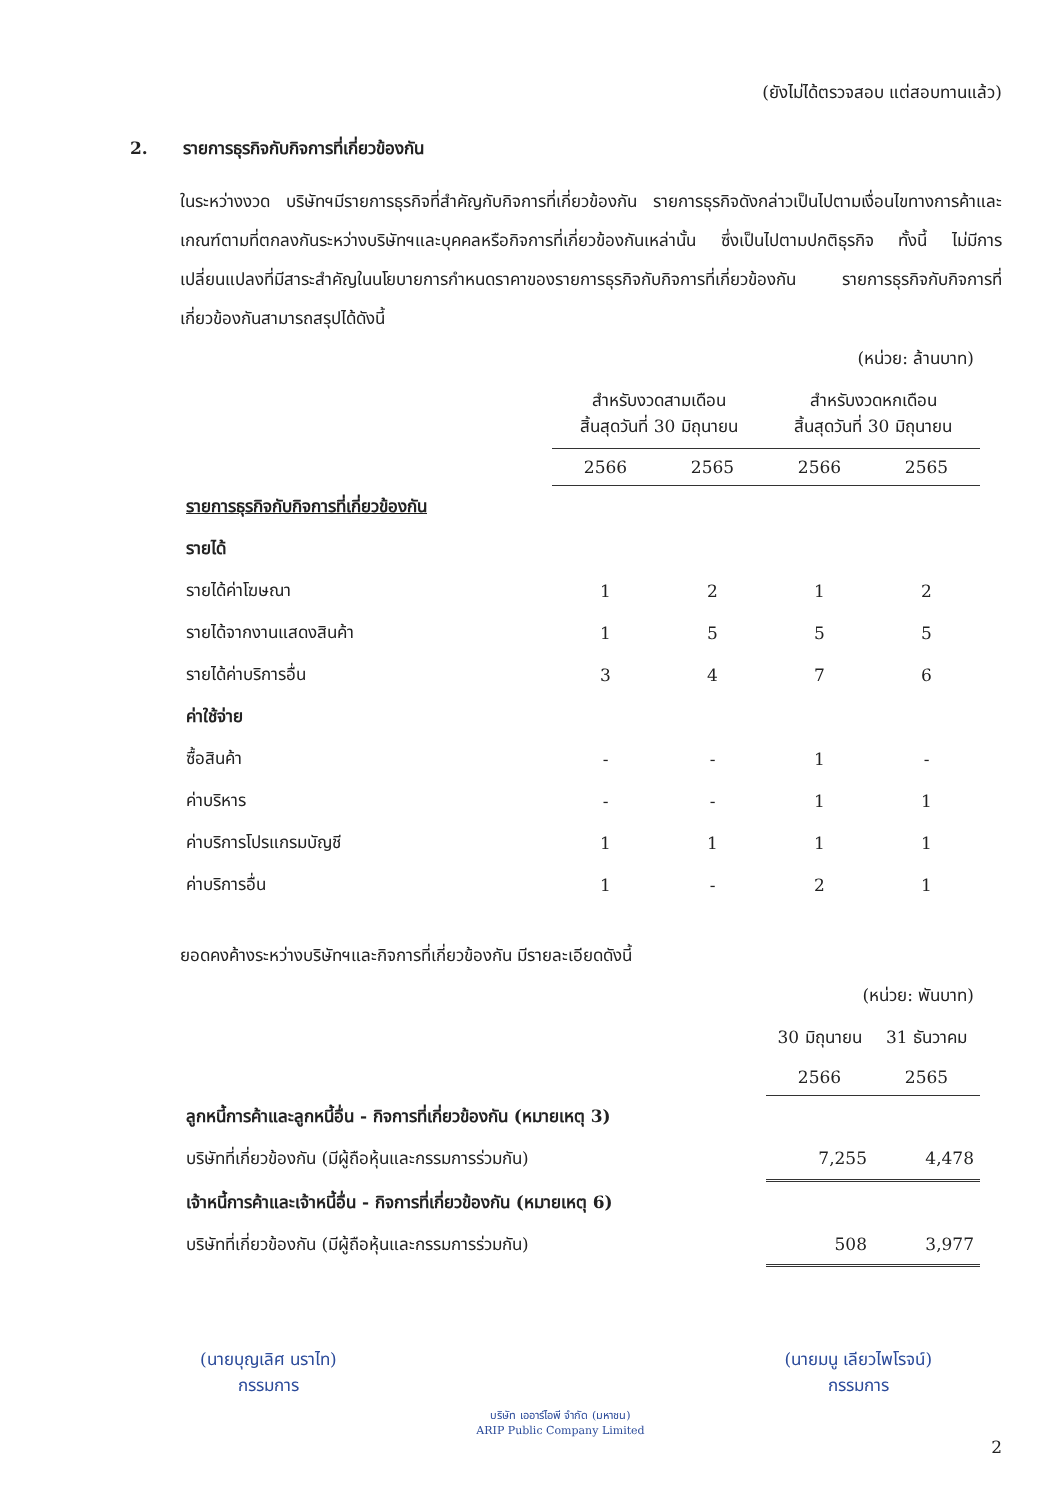(ยังไม่ได้ตรวจสอบ แต่สอบทานแล้ว)
2. รายการธุรกิจกับกิจการที่เกี่ยวข้องกัน
ในระหว่างงวด บริษัทฯมีรายการธุรกิจที่สำคัญกับกิจการที่เกี่ยวข้องกัน รายการธุรกิจดังกล่าวเป็นไปตามเงื่อนไขทางการค้าและเกณฑ์ตามที่ตกลงกันระหว่างบริษัทฯและบุคคลหรือกิจการที่เกี่ยวข้องกันเหล่านั้น ซึ่งเป็นไปตามปกติธุรกิจ ทั้งนี้ ไม่มีการเปลี่ยนแปลงที่มีสาระสำคัญในนโยบายการกำหนดราคาของรายการธุรกิจกับกิจการที่เกี่ยวข้องกัน รายการธุรกิจกับกิจการที่เกี่ยวข้องกันสามารถสรุปได้ดังนี้
| | (หน่วย: ล้านบาท) | | | |
| | สำหรับงวดสามเดือน สิ้นสุดวันที่ 30 มิถุนายน | | สำหรับงวดหกเดือน สิ้นสุดวันที่ 30 มิถุนายน | |
| | 2566 | 2565 | 2566 | 2565 |
| รายการธุรกิจกับกิจการที่เกี่ยวข้องกัน | | | | |
| รายได้ | | | | |
| รายได้ค่าโฆษณา | 1 | 2 | 1 | 2 |
| รายได้จากงานแสดงสินค้า | 1 | 5 | 5 | 5 |
| รายได้ค่าบริการอื่น | 3 | 4 | 7 | 6 |
| ค่าใช้จ่าย | | | | |
| ซื้อสินค้า | - | - | 1 | - |
| ค่าบริหาร | - | - | 1 | 1 |
| ค่าบริการโปรแกรมบัญชี | 1 | 1 | 1 | 1 |
| ค่าบริการอื่น | 1 | - | 2 | 1 |
ยอดคงค้างระหว่างบริษัทฯและกิจการที่เกี่ยวข้องกัน มีรายละเอียดดังนี้
| | (หน่วย: พันบาท) | |
| | 30 มิถุนายน | 31 ธันวาคม |
| | 2566 | 2565 |
| ลูกหนี้การค้าและลูกหนี้อื่น - กิจการที่เกี่ยวข้องกัน (หมายเหตุ 3) | | |
| บริษัทที่เกี่ยวข้องกัน (มีผู้ถือหุ้นและกรรมการร่วมกัน) | 7,255 | 4,478 |
| เจ้าหนี้การค้าและเจ้าหนี้อื่น - กิจการที่เกี่ยวข้องกัน (หมายเหตุ 6) | | |
| บริษัทที่เกี่ยวข้องกัน (มีผู้ถือหุ้นและกรรมการร่วมกัน) | 508 | 3,977 |
(นายบุญเลิศ นราไท)
กรรมการ
บริษัท เออาร์ไอพี จำกัด (มหาชน)
ARIP Public Company Limited
(นายมนู เลียวไพโรจน์)
กรรมการ
2